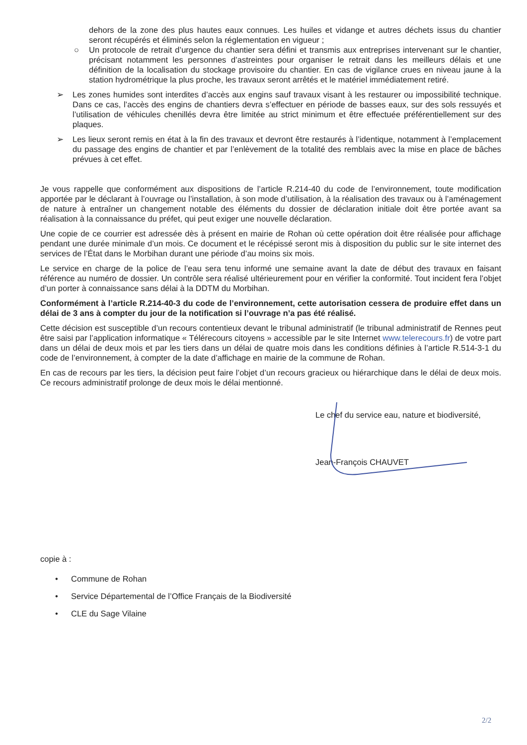dehors de la zone des plus hautes eaux connues. Les huiles et vidange et autres déchets issus du chantier seront récupérés et éliminés selon la réglementation en vigueur ;
○ Un protocole de retrait d’urgence du chantier sera défini et transmis aux entreprises intervenant sur le chantier, précisant notamment les personnes d’astreintes pour organiser le retrait dans les meilleurs délais et une définition de la localisation du stockage provisoire du chantier. En cas de vigilance crues en niveau jaune à la station hydrométrique la plus proche, les travaux seront arrêtés et le matériel immédiatement retiré.
➢ Les zones humides sont interdites d’accès aux engins sauf travaux visant à les restaurer ou impossibilité technique. Dans ce cas, l’accès des engins de chantiers devra s’effectuer en période de basses eaux, sur des sols ressuyés et l’utilisation de véhicules chenillés devra être limitée au strict minimum et être effectuée préférentiellement sur des plaques.
➢ Les lieux seront remis en état à la fin des travaux et devront être restaurés à l’identique, notamment à l’emplacement du passage des engins de chantier et par l’enlèvement de la totalité des remblais avec la mise en place de bâches prévues à cet effet.
Je vous rappelle que conformément aux dispositions de l’article R.214-40 du code de l’environnement, toute modification apportée par le déclarant à l’ouvrage ou l’installation, à son mode d’utilisation, à la réalisation des travaux ou à l’aménagement de nature à entraîner un changement notable des éléments du dossier de déclaration initiale doit être portée avant sa réalisation à la connaissance du préfet, qui peut exiger une nouvelle déclaration.
Une copie de ce courrier est adressée dès à présent en mairie de Rohan où cette opération doit être réalisée pour affichage pendant une durée minimale d’un mois. Ce document et le récépissé seront mis à disposition du public sur le site internet des services de l’État dans le Morbihan durant une période d’au moins six mois.
Le service en charge de la police de l’eau sera tenu informé une semaine avant la date de début des travaux en faisant référence au numéro de dossier. Un contrôle sera réalisé ultérieurement pour en vérifier la conformité. Tout incident fera l’objet d’un porter à connaissance sans délai à la DDTM du Morbihan.
Conformément à l’article R.214-40-3 du code de l’environnement, cette autorisation cessera de produire effet dans un délai de 3 ans à compter du jour de la notification si l’ouvrage n’a pas été réalisé.
Cette décision est susceptible d’un recours contentieux devant le tribunal administratif (le tribunal administratif de Rennes peut être saisi par l’application informatique « Télérecours citoyens » accessible par le site Internet www.telerecours.fr) de votre part dans un délai de deux mois et par les tiers dans un délai de quatre mois dans les conditions définies à l’article R.514-3-1 du code de l’environnement, à compter de la date d’affichage en mairie de la commune de Rohan.
En cas de recours par les tiers, la décision peut faire l’objet d’un recours gracieux ou hiérarchique dans le délai de deux mois. Ce recours administratif prolonge de deux mois le délai mentionné.
Le chef du service eau, nature et biodiversité,
Jean-François CHAUVET
copie à :
• Commune de Rohan
• Service Départemental de l’Office Français de la Biodiversité
• CLE du Sage Vilaine
2/2